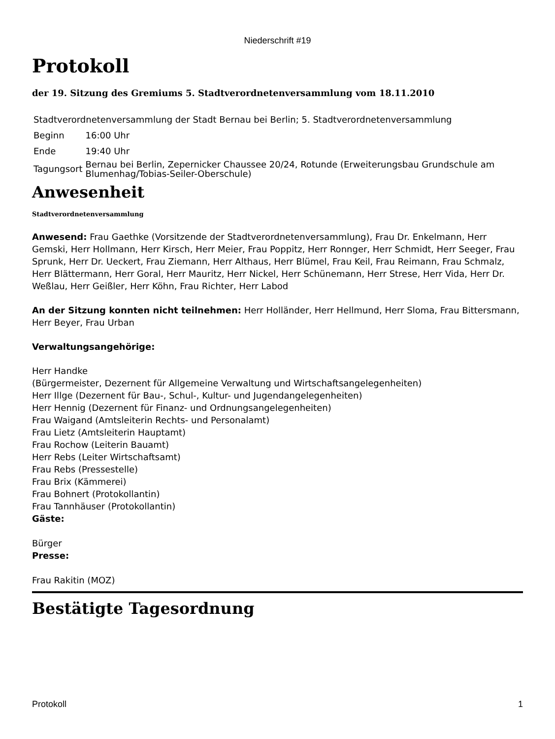Niederschrift #19
Protokoll
der 19. Sitzung des Gremiums 5. Stadtverordnetenversammlung vom 18.11.2010
| Stadtverordnetenversammlung der Stadt Bernau bei Berlin; 5. Stadtverordnetenversammlung | |
| Beginn | 16:00 Uhr |
| Ende | 19:40 Uhr |
| Tagungsort | Bernau bei Berlin, Zepernicker Chaussee 20/24, Rotunde (Erweiterungsbau Grundschule am Blumenhag/Tobias-Seiler-Oberschule) |
Anwesenheit
Stadtverordnetenversammlung
Anwesend: Frau Gaethke (Vorsitzende der Stadtverordnetenversammlung), Frau Dr. Enkelmann, Herr Gemski, Herr Hollmann, Herr Kirsch, Herr Meier, Frau Poppitz, Herr Ronnger, Herr Schmidt, Herr Seeger, Frau Sprunk, Herr Dr. Ueckert, Frau Ziemann, Herr Althaus, Herr Blümel, Frau Keil, Frau Reimann, Frau Schmalz, Herr Blättermann, Herr Goral, Herr Mauritz, Herr Nickel, Herr Schünemann, Herr Strese, Herr Vida, Herr Dr. Weßlau, Herr Geißler, Herr Köhn, Frau Richter, Herr Labod
An der Sitzung konnten nicht teilnehmen: Herr Holländer, Herr Hellmund, Herr Sloma, Frau Bittersmann, Herr Beyer, Frau Urban
Verwaltungsangehörige:
Herr Handke
(Bürgermeister, Dezernent für Allgemeine Verwaltung und Wirtschaftsangelegenheiten)
Herr Illge (Dezernent für Bau-, Schul-, Kultur- und Jugendangelegenheiten)
Herr Hennig (Dezernent für Finanz- und Ordnungsangelegenheiten)
Frau Waigand (Amtsleiterin Rechts- und Personalamt)
Frau Lietz (Amtsleiterin Hauptamt)
Frau Rochow (Leiterin Bauamt)
Herr Rebs (Leiter Wirtschaftsamt)
Frau Rebs (Pressestelle)
Frau Brix (Kämmerei)
Frau Bohnert (Protokollantin)
Frau Tannhäuser (Protokollantin)
Gäste:
Bürger
Presse:
Frau Rakitin (MOZ)
Bestätigte Tagesordnung
Protokoll 1